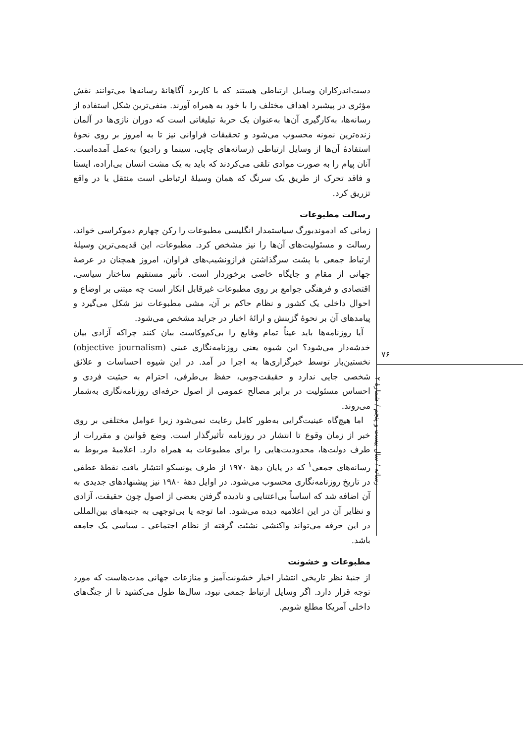۷۶
رسانه / سال بیست و پنجم / شمارهٔ ۲
دست‌اندرکاران وسایل ارتباطی هستند که با کاربرد آگاهانهٔ رسانه‌ها می‌توانند نقش مؤثری در پیشبرد اهداف مختلف را با خود به همراه آورند. منفی‌ترین شکل استفاده از رسانه‌ها، به‌کارگیری آن‌ها به‌عنوان یک حربهٔ تبلیغاتی است که دوران نازی‌ها در آلمان زنده‌ترین نمونه محسوب می‌شود و تحقیقات فراوانی نیز تا به امروز بر روی نحوهٔ استفادهٔ آن‌ها از وسایل ارتباطی (رسانه‌های چاپی، سینما و رادیو) به‌عمل آمده‌است. آنان پیام را به صورت موادی تلقی می‌کردند که باید به یک مشت انسان بی‌اراده، ایستا و فاقد تحرک از طریق یک سرنگ که همان وسیلهٔ ارتباطی است منتقل یا در واقع تزریق کرد.
رسالت مطبوعات
زمانی که ادموندبورگ سیاستمدار انگلیسی مطبوعات را رکن چهارم دموکراسی خواند، رسالت و مسئولیت‌های آن‌ها را نیز مشخص کرد. مطبوعات، این قدیمی‌ترین وسیلهٔ ارتباط جمعی با پشت سرگذاشتن فرازونشیب‌های فراوان، امروز همچنان در عرصهٔ جهانی از مقام و جایگاه خاصی برخوردار است. تأثیر مستقیم ساختار سیاسی، اقتصادی و فرهنگی جوامع بر روی مطبوعات غیرقابل انکار است چه مبتنی بر اوضاع و احوال داخلی یک کشور و نظام حاکم بر آن، مشی مطبوعات نیز شکل می‌گیرد و پیامدهای آن بر نحوهٔ گزینش و ارائهٔ اخبار در جراید مشخص می‌شود.
آیا روزنامه‌ها باید عیناً تمام وقایع را بی‌کم‌وکاست بیان کنند چراکه آزادی بیان خدشه‌دار می‌شود؟ این شیوه یعنی روزنامه‌نگاری عینی (objective journalism) نخستین‌بار توسط خبرگزاری‌ها به اجرا در آمد. در این شیوه احساسات و علائق شخصی جایی ندارد و حقیقت‌جویی، حفظ بی‌طرفی، احترام به حیثیت فردی و احساس مسئولیت در برابر مصالح عمومی از اصول حرفه‌ای روزنامه‌نگاری به‌شمار می‌روند.
اما هیچ‌گاه عینیت‌گرایی به‌طور کامل رعایت نمی‌شود زیرا عوامل مختلفی بر روی خبر از زمان وقوع تا انتشار در روزنامه تأثیرگذار است. وضع قوانین و مقررات از طرف دولت‌ها، محدودیت‌هایی را برای مطبوعات به همراه دارد. اعلامیهٔ مربوط به رسانه‌های جمعی<sup>۱</sup> که در پایان دههٔ ۱۹۷۰ از طرف یونسکو انتشار یافت نقطهٔ عطفی در تاریخ روزنامه‌نگاری محسوب می‌شود. در اوایل دههٔ ۱۹۸۰ نیز پیشنهادهای جدیدی به آن اضافه شد که اساساً بی‌اعتنایی و نادیده گرفتن بعضی از اصول چون حقیقت، آزادی و نظایر آن در این اعلامیه دیده می‌شود. اما توجه یا بی‌توجهی به جنبه‌های بین‌المللی در این حرفه می‌تواند واکنشی نشئت گرفته از نظام اجتماعی ـ سیاسی یک جامعه باشد.
مطبوعات و خشونت
از جنبهٔ نظر تاریخی انتشار اخبار خشونت‌آمیز و منازعات جهانی مدت‌هاست که مورد توجه قرار دارد. اگر وسایل ارتباط جمعی نبود، سال‌ها طول می‌کشید تا از جنگ‌های داخلی آمریکا مطلع شویم.